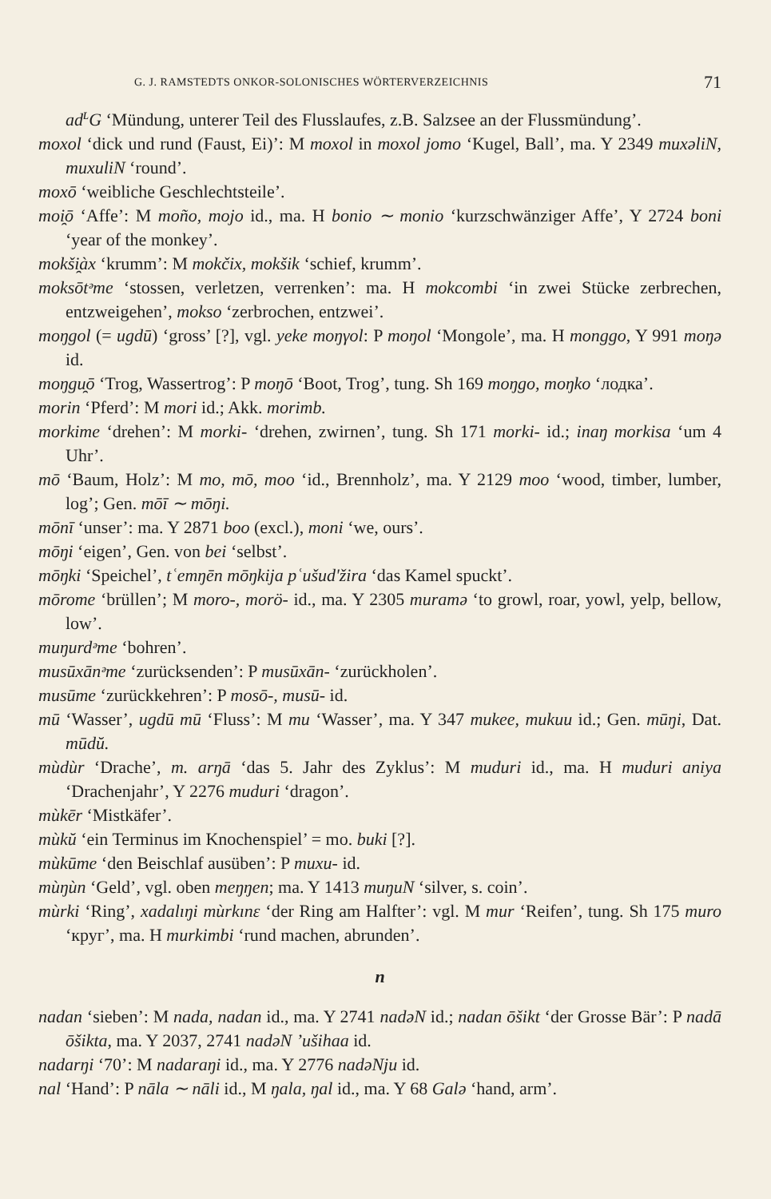G. J. RAMSTEDTS ONKOR-SOLONISCHES WÖRTERVERZEICHNIS 71
ad<sup>ʟ</sup>G ‘Mündung, unterer Teil des Flusslaufes, z.B. Salzsee an der Flussmündung’.
moxol ‘dick und rund (Faust, Ei)’: M moxol in moxol jomo ‘Kugel, Ball’, ma. Y 2349 muxəliN, muxuliN ‘round’.
moxō ‘weibliche Geschlechtsteile’.
moi̯ō ‘Affe’: M moño, mojo id., ma. H bonio ∼ monio ‘kurzschwänziger Affe’, Y 2724 boni ‘year of the monkey’.
mokši̯àx ‘krumm’: M mokčix, mokšik ‘schief, krumm’.
moksōtᵊme ‘stossen, verletzen, verrenken’: ma. H mokcombi ‘in zwei Stücke zerbrechen, entzweigehen’, mokso ‘zerbrochen, entzwei’.
moŋgol (= ugdū) ‘gross’ [?], vgl. yeke moŋγol: P moŋol ‘Mongole’, ma. H monggo, Y 991 moŋə id.
moŋgu̯ō ‘Trog, Wassertrog’: P moŋō ‘Boot, Trog’, tung. Sh 169 moŋgo, moŋko ‘лодка’.
morin ‘Pferd’: M mori id.; Akk. morimb.
morkime ‘drehen’: M morki- ‘drehen, zwirnen’, tung. Sh 171 morki- id.; inaŋ morkisa ‘um 4 Uhr’.
mō ‘Baum, Holz’: M mo, mō, moo ‘id., Brennholz’, ma. Y 2129 moo ‘wood, timber, lumber, log’; Gen. mōī ∼ mōŋi.
mōnī ‘unser’: ma. Y 2871 boo (excl.), moni ‘we, ours’.
mōŋi ‘eigen’, Gen. von bei ‘selbst’.
mōŋki ‘Speichel’, tʿemŋēn mōŋkija pʿušud'žira ‘das Kamel spuckt’.
mōrome ‘brüllen’; M moro-, morö- id., ma. Y 2305 muramə ‘to growl, roar, yowl, yelp, bellow, low’.
muŋurdᵊme ‘bohren’.
musūxānᵊme ‘zurücksenden’: P musūxān- ‘zurückholen’.
musūme ‘zurückkehren’: P mosō-, musū- id.
mū ‘Wasser’, ugdū mū ‘Fluss’: M mu ‘Wasser’, ma. Y 347 mukee, mukuu id.; Gen. mūŋi, Dat. mūdŭ.
mùdùr ‘Drache’, m. arŋā ‘das 5. Jahr des Zyklus’: M muduri id., ma. H muduri aniya ‘Drachenjahr’, Y 2276 muduri ‘dragon’.
mùkēr ‘Mistkäfer’.
mùkŭ ‘ein Terminus im Knochenspiel’ = mo. buki [?].
mùkūme ‘den Beischlaf ausüben’: P muxu- id.
mùŋùn ‘Geld’, vgl. oben meŋŋen; ma. Y 1413 muŋuN ‘silver, s. coin’.
mùrki ‘Ring’, xadalıŋi mùrkınɛ ‘der Ring am Halfter’: vgl. M mur ‘Reifen’, tung. Sh 175 muro ‘круг’, ma. H murkimbi ‘rund machen, abrunden’.
n
nadan ‘sieben’: M nada, nadan id., ma. Y 2741 nadəN id.; nadan ōšikt ‘der Grosse Bär’: P nadā ōšikta, ma. Y 2037, 2741 nadəN ’ušihaa id.
nadarŋi ‘70’: M nadaraŋi id., ma. Y 2776 nadəNju id.
nal ‘Hand’: P nāla ∼ nāli id., M ŋala, ŋal id., ma. Y 68 Galə ‘hand, arm’.